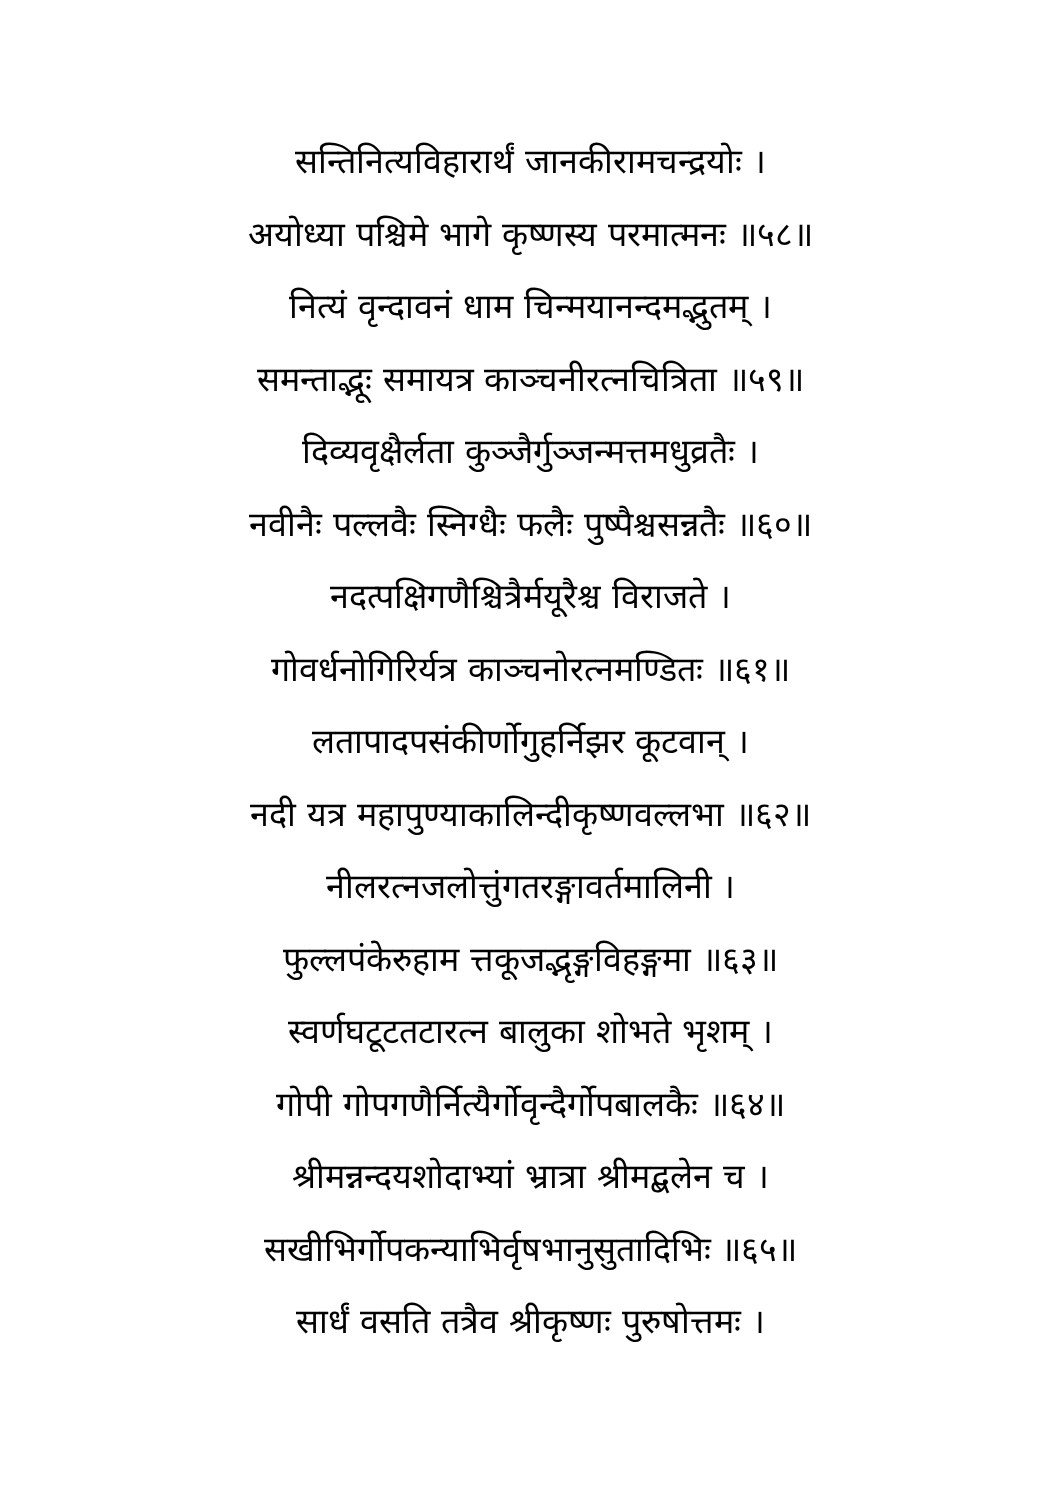सन्तिनित्यविहारार्थं जानकीरामचन्द्रयोः ।
अयोध्या पश्चिमे भागे कृष्णस्य परमात्मनः ॥५८॥
नित्यं वृन्दावनं धाम चिन्मयानन्दमद्भुतम् ।
समन्ताद्भूः समायत्र काञ्चनीरत्नचित्रिता ॥५९॥
दिव्यवृक्षैर्लता कुञ्जैर्गुञ्जन्मत्तमधुव्रतैः ।
नवीनैः पल्लवैः स्निग्धैः फलैः पुष्पैश्चसन्नतैः ॥६०॥
नदत्पक्षिगणैश्चित्रैर्मयूरैश्च विराजते ।
गोवर्धनोगिरिर्यत्र काञ्चनोरत्नमण्डितः ॥६१॥
लतापादपसंकीर्णोगुहर्निझर कूटवान् ।
नदी यत्र महापुण्याकालिन्दीकृष्णवल्लभा ॥६२॥
नीलरत्नजलोत्तुंगतरङ्गावर्तमालिनी ।
फुल्लपंकेरुहाम त्तकूजद्भृङ्गविहङ्गमा ॥६३॥
स्वर्णघटूटतटारत्न बालुका शोभते भृशम् ।
गोपी गोपगणैर्नित्यैर्गोवृन्दैर्गोपबालकैः ॥६४॥
श्रीमन्नन्दयशोदाभ्यां भ्रात्रा श्रीमद्बलेन च ।
सखीभिर्गोपकन्याभिर्वृषभानुसुतादिभिः ॥६५॥
सार्धं वसति तत्रैव श्रीकृष्णः पुरुषोत्तमः ।